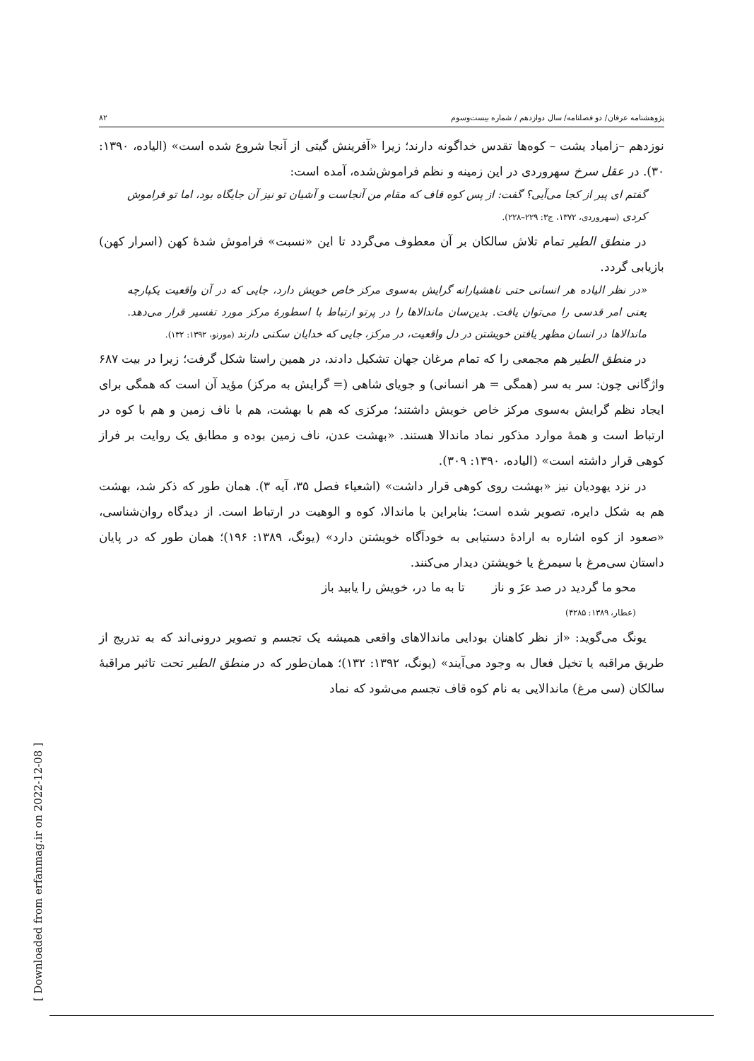پژوهشنامه عرفان/ دو فصلنامه/ سال دوازدهم / شماره بیست‌وسوم ۸۲
نوزدهم –زامیاد یشت – کوه‌ها تقدس خداگونه دارند؛ زیرا «آفرینش گیتی از آنجا شروع شده است» (الیاده، ۱۳۹۰: ۳۰). در عقل سرخ سهروردی در این زمینه و نظم فراموش‌شده، آمده است:
گفتم ای پیر از کجا می‌آیی؟ گفت: از پس کوه قاف که مقام من آنجاست و آشیان تو نیز آن جایگاه بود، اما تو فراموش کردی (سهروردی، ۱۳۷۲، ج۳: ۲۲۹–۲۲۸).
در منطق الطیر تمام تلاش سالکان بر آن معطوف می‌گردد تا این «نسبت» فراموش شدهٔ کهن (اسرار کهن) بازیابی گردد.
«در نظر الیاده هر انسانی حتی ناهشیارانه گرایش به‌سوی مرکز خاص خویش دارد، جایی که در آن واقعیت یکپارچه یعنی امر قدسی را می‌توان یافت. بدین‌سان ماندالاها را در پرتو ارتباط با اسطورهٔ مرکز مورد تفسیر قرار می‌دهد. ماندالاها در انسان مظهر یافتن خویشتن در دل واقعیت، در مرکز، جایی که خدایان سکنی دارند (مورنو، ۱۳۹۲: ۱۳۲).
در منطق الطیر هم مجمعی را که تمام مرغان جهان تشکیل دادند، در همین راستا شکل گرفت؛ زیرا در بیت ۶۸۷ واژگانی چون: سر به سر (همگی = هر انسانی) و جویای شاهی (= گرایش به مرکز) مؤید آن است که همگی برای ایجاد نظم گرایش به‌سوی مرکز خاص خویش داشتند؛ مرکزی که هم با بهشت، هم با ناف زمین و هم با کوه در ارتباط است و همهٔ موارد مذکور نماد ماندالا هستند. «بهشت عدن، ناف زمین بوده و مطابق یک روایت بر فراز کوهی قرار داشته است» (الیاده، ۱۳۹۰: ۳۰۹).
در نزد یهودیان نیز «بهشت روی کوهی قرار داشت» (اشعیاء فصل ۳۵، آیه ۳). همان طور که ذکر شد، بهشت هم به شکل دایره، تصویر شده است؛ بنابراین با ماندالا، کوه و الوهیت در ارتباط است. از دیدگاه روان‌شناسی، «صعود از کوه اشاره به ارادهٔ دستیابی به خودآگاه خویشتن دارد» (یونگ، ۱۳۸۹: ۱۹۶)؛ همان طور که در پایان داستان سی‌مرغ با سیمرغ یا خویشتن دیدار می‌کنند.
محو ما گردید در صد عزَ و ناز تا به ما در، خویش را یابید باز
(عطار، ۱۳۸۹: ۴۲۸۵)
یونگ می‌گوید: «از نظر کاهنان بودایی ماندالاهای واقعی همیشه یک تجسم و تصویر درونی‌اند که به تدریج از طریق مراقبه یا تخیل فعال به وجود می‌آیند» (یونگ، ۱۳۹۲: ۱۳۲)؛ همان‌طور که در منطق الطیر تحت تاثیر مراقبهٔ سالکان (سی مرغ) ماندالایی به نام کوه قاف تجسم می‌شود که نماد
[ Downloaded from erfanmag.ir on 2022-12-08 ]